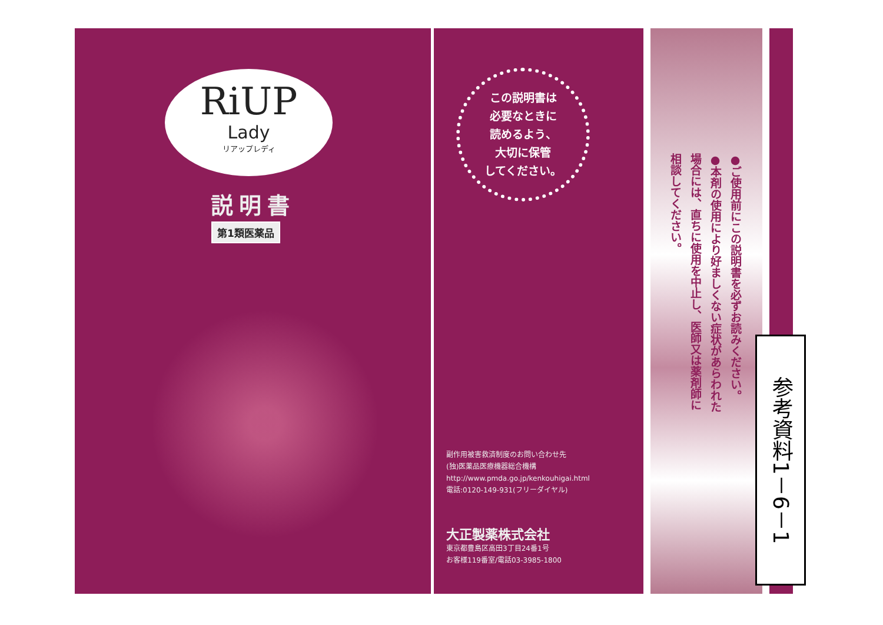RiUP
Lady
リアップレディ
説明書
第1類医薬品
この説明書は
必要なときに
読めるよう、
大切に保管
してください。
副作用被害救済制度のお問い合わせ先
(独)医薬品医療機器総合機構
http://www.pmda.go.jp/kenkouhigai.html
電話:0120-149-931(フリーダイヤル)
大正製薬株式会社
東京都豊島区高田3丁目24番1号
お客様119番室/電話03-3985-1800
●ご使用前にこの説明書を必ずお読みください。
●本剤の使用により好ましくない症状があらわれた
場合には、直ちに使用を中止し、医師又は薬剤師に
相談してください。
参考資料1－6－1